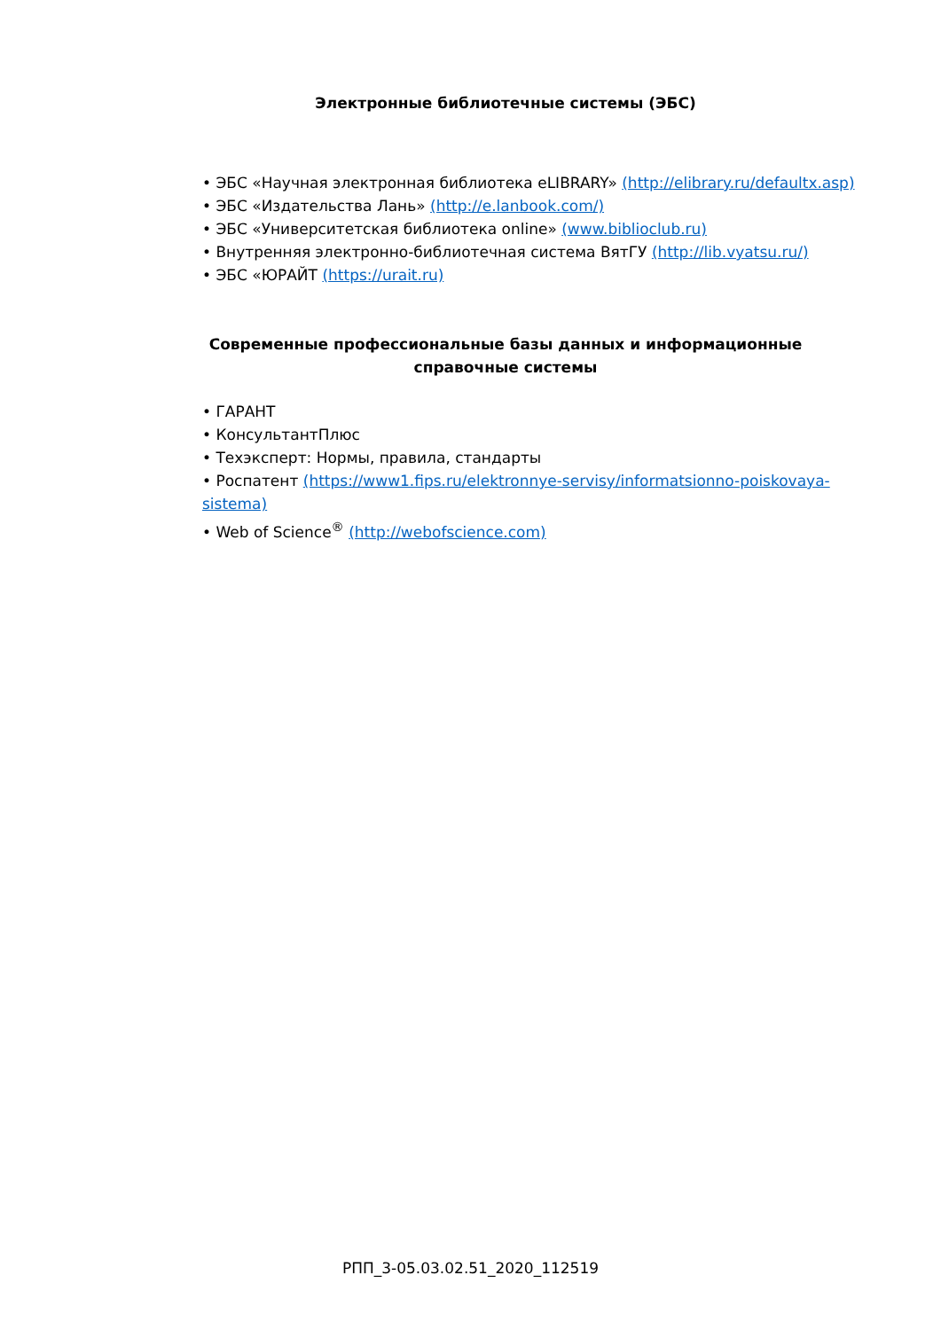Электронные библиотечные системы (ЭБС)
• ЭБС «Научная электронная библиотека eLIBRARY» (http://elibrary.ru/defaultx.asp)
• ЭБС «Издательства Лань» (http://e.lanbook.com/)
• ЭБС «Университетская библиотека online» (www.biblioclub.ru)
• Внутренняя электронно-библиотечная система ВятГУ (http://lib.vyatsu.ru/)
• ЭБС «ЮРАЙТ (https://urait.ru)
Современные профессиональные базы данных и информационные справочные системы
• ГАРАНТ
• КонсультантПлюс
• Техэксперт: Нормы, правила, стандарты
• Роспатент (https://www1.fips.ru/elektronnye-servisy/informatsionno-poiskovaya-sistema)
• Web of Science<sup>®</sup> (http://webofscience.com)
РПП_3-05.03.02.51_2020_112519